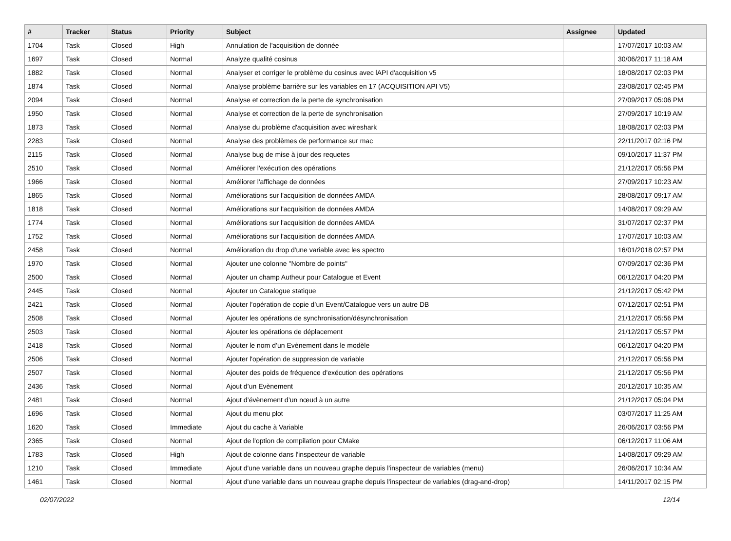| # | Tracker | Status | Priority | Subject | Assignee | Updated |
| --- | --- | --- | --- | --- | --- | --- |
| 1704 | Task | Closed | High | Annulation de l'acquisition de donnée | | 17/07/2017 10:03 AM |
| 1697 | Task | Closed | Normal | Analyze qualité cosinus | | 30/06/2017 11:18 AM |
| 1882 | Task | Closed | Normal | Analyser et corriger le problème du cosinus avec lAPI d'acquisition v5 | | 18/08/2017 02:03 PM |
| 1874 | Task | Closed | Normal | Analyse problème barrière sur les variables en 17 (ACQUISITION API V5) | | 23/08/2017 02:45 PM |
| 2094 | Task | Closed | Normal | Analyse et correction de la perte de synchronisation | | 27/09/2017 05:06 PM |
| 1950 | Task | Closed | Normal | Analyse et correction de la perte de synchronisation | | 27/09/2017 10:19 AM |
| 1873 | Task | Closed | Normal | Analyse du problème d'acquisition avec wireshark | | 18/08/2017 02:03 PM |
| 2283 | Task | Closed | Normal | Analyse des problèmes de performance sur mac | | 22/11/2017 02:16 PM |
| 2115 | Task | Closed | Normal | Analyse bug de mise à jour des requetes | | 09/10/2017 11:37 PM |
| 2510 | Task | Closed | Normal | Améliorer l'exécution des opérations | | 21/12/2017 05:56 PM |
| 1966 | Task | Closed | Normal | Améliorer l'affichage de données | | 27/09/2017 10:23 AM |
| 1865 | Task | Closed | Normal | Améliorations sur l'acquisition de données AMDA | | 28/08/2017 09:17 AM |
| 1818 | Task | Closed | Normal | Améliorations sur l'acquisition de données AMDA | | 14/08/2017 09:29 AM |
| 1774 | Task | Closed | Normal | Améliorations sur l'acquisition de données AMDA | | 31/07/2017 02:37 PM |
| 1752 | Task | Closed | Normal | Améliorations sur l'acquisition de données AMDA | | 17/07/2017 10:03 AM |
| 2458 | Task | Closed | Normal | Amélioration du drop d'une variable avec les spectro | | 16/01/2018 02:57 PM |
| 1970 | Task | Closed | Normal | Ajouter une colonne "Nombre de points" | | 07/09/2017 02:36 PM |
| 2500 | Task | Closed | Normal | Ajouter un champ Autheur pour Catalogue et Event | | 06/12/2017 04:20 PM |
| 2445 | Task | Closed | Normal | Ajouter un Catalogue statique | | 21/12/2017 05:42 PM |
| 2421 | Task | Closed | Normal | Ajouter l’opération de copie d’un Event/Catalogue vers un autre DB | | 07/12/2017 02:51 PM |
| 2508 | Task | Closed | Normal | Ajouter les opérations de synchronisation/désynchronisation | | 21/12/2017 05:56 PM |
| 2503 | Task | Closed | Normal | Ajouter les opérations de déplacement | | 21/12/2017 05:57 PM |
| 2418 | Task | Closed | Normal | Ajouter le nom d’un Evènement dans le modèle | | 06/12/2017 04:20 PM |
| 2506 | Task | Closed | Normal | Ajouter l'opération de suppression de variable | | 21/12/2017 05:56 PM |
| 2507 | Task | Closed | Normal | Ajouter des poids de fréquence d'exécution des opérations | | 21/12/2017 05:56 PM |
| 2436 | Task | Closed | Normal | Ajout d’un Evènement | | 20/12/2017 10:35 AM |
| 2481 | Task | Closed | Normal | Ajout d’évènement d’un nœud à un autre | | 21/12/2017 05:04 PM |
| 1696 | Task | Closed | Normal | Ajout du menu plot | | 03/07/2017 11:25 AM |
| 1620 | Task | Closed | Immediate | Ajout du cache à Variable | | 26/06/2017 03:56 PM |
| 2365 | Task | Closed | Normal | Ajout de l'option de compilation pour CMake | | 06/12/2017 11:06 AM |
| 1783 | Task | Closed | High | Ajout de colonne dans l'inspecteur de variable | | 14/08/2017 09:29 AM |
| 1210 | Task | Closed | Immediate | Ajout d'une variable dans un nouveau graphe depuis l'inspecteur de variables (menu) | | 26/06/2017 10:34 AM |
| 1461 | Task | Closed | Normal | Ajout d'une variable dans un nouveau graphe depuis l'inspecteur de variables (drag-and-drop) | | 14/11/2017 02:15 PM |
02/07/2022 12/14